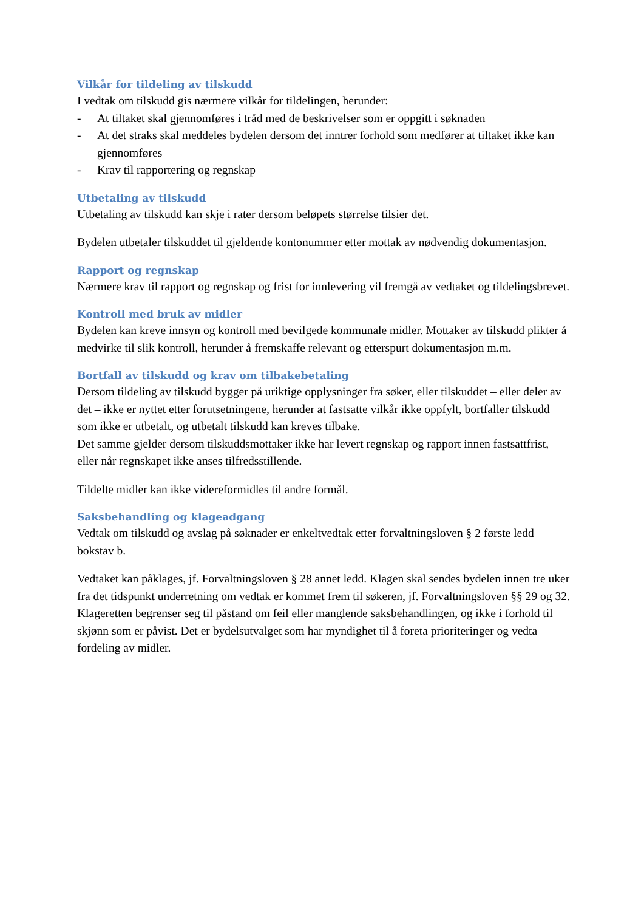Vilkår for tildeling av tilskudd
I vedtak om tilskudd gis nærmere vilkår for tildelingen, herunder:
- At tiltaket skal gjennomføres i tråd med de beskrivelser som er oppgitt i søknaden
- At det straks skal meddeles bydelen dersom det inntrer forhold som medfører at tiltaket ikke kan gjennomføres
- Krav til rapportering og regnskap
Utbetaling av tilskudd
Utbetaling av tilskudd kan skje i rater dersom beløpets størrelse tilsier det.
Bydelen utbetaler tilskuddet til gjeldende kontonummer etter mottak av nødvendig dokumentasjon.
Rapport og regnskap
Nærmere krav til rapport og regnskap og frist for innlevering vil fremgå av vedtaket og tildelingsbrevet.
Kontroll med bruk av midler
Bydelen kan kreve innsyn og kontroll med bevilgede kommunale midler. Mottaker av tilskudd plikter å medvirke til slik kontroll, herunder å fremskaffe relevant og etterspurt dokumentasjon m.m.
Bortfall av tilskudd og krav om tilbakebetaling
Dersom tildeling av tilskudd bygger på uriktige opplysninger fra søker, eller tilskuddet – eller deler av det – ikke er nyttet etter forutsetningene, herunder at fastsatte vilkår ikke oppfylt, bortfaller tilskudd som ikke er utbetalt, og utbetalt tilskudd kan kreves tilbake.
Det samme gjelder dersom tilskuddsmottaker ikke har levert regnskap og rapport innen fastsattfrist, eller når regnskapet ikke anses tilfredsstillende.
Tildelte midler kan ikke videreformidles til andre formål.
Saksbehandling og klageadgang
Vedtak om tilskudd og avslag på søknader er enkeltvedtak etter forvaltningsloven § 2 første ledd bokstav b.
Vedtaket kan påklages, jf. Forvaltningsloven § 28 annet ledd. Klagen skal sendes bydelen innen tre uker fra det tidspunkt underretning om vedtak er kommet frem til søkeren, jf. Forvaltningsloven §§ 29 og 32. Klageretten begrenser seg til påstand om feil eller manglende saksbehandlingen, og ikke i forhold til skjønn som er påvist. Det er bydelsutvalget som har myndighet til å foreta prioriteringer og vedta fordeling av midler.